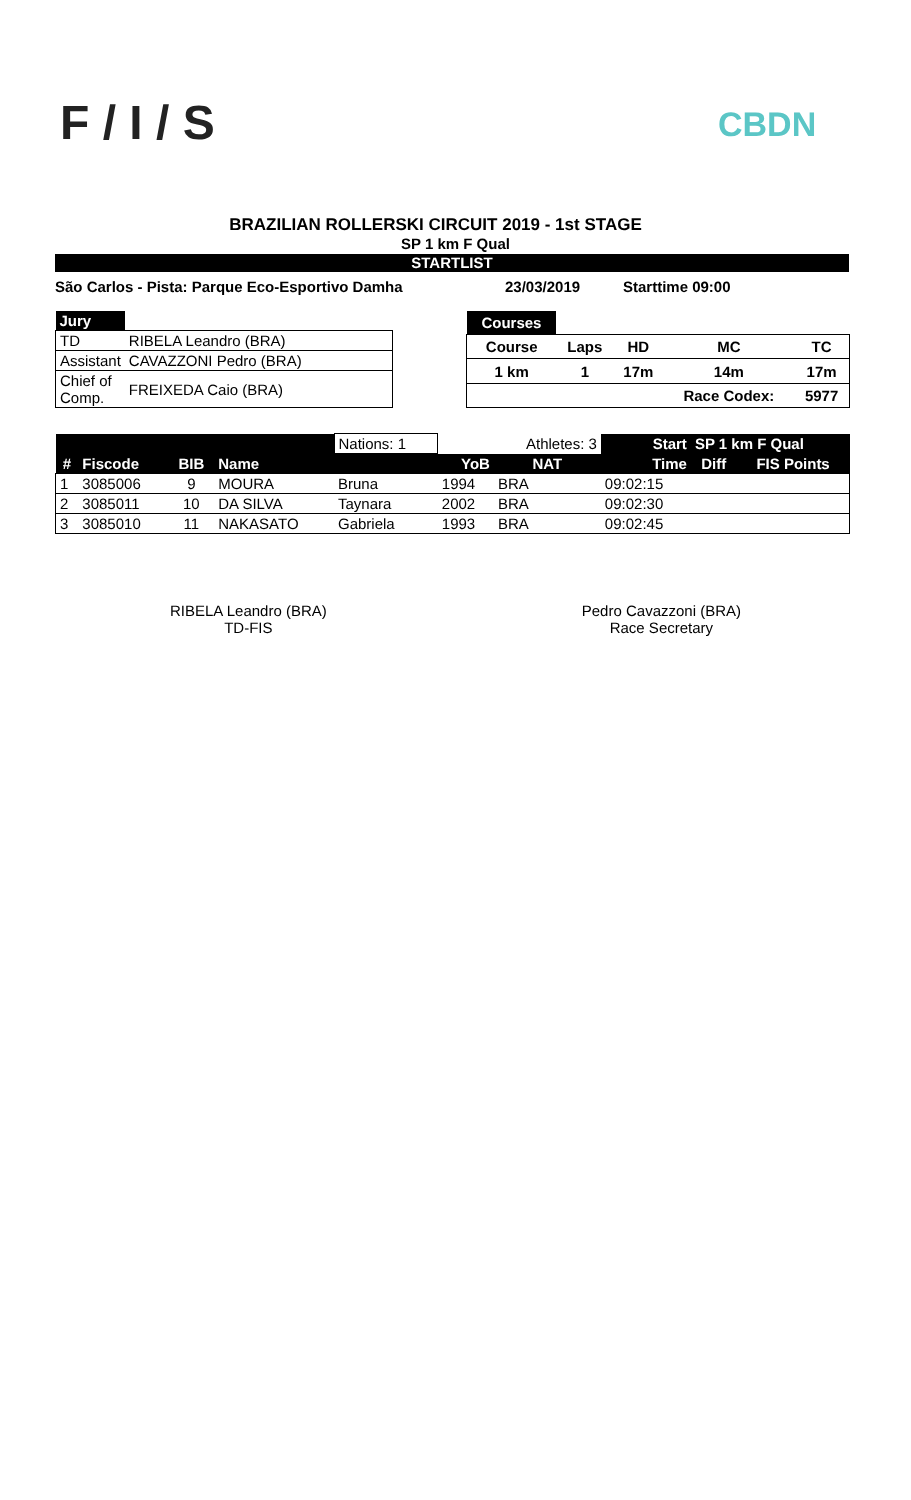F / I / S CBDN
BRAZILIAN ROLLERSKI CIRCUIT 2019 - 1st STAGE
SP 1 km F Qual
STARTLIST
São Carlos - Pista: Parque Eco-Esportivo Damha 23/03/2019 Starttime 09:00
| Jury | |
| TD | RIBELA Leandro (BRA) |
| Assistant | CAVAZZONI Pedro (BRA) |
| Chief of Comp. | FREIXEDA Caio (BRA) |
| Courses | | | | |
| Course | Laps | HD | MC | TC |
| 1 km | 1 | 17m | 14m | 17m |
| | | | Race Codex: | 5977 |
| | | | | Nations: 1 | | Athletes: 3 | Start | SP 1 km F Qual | |
| # | Fiscode | BIB | Name | | YoB | NAT | Time | Diff | FIS Points |
| 1 | 3085006 | 9 | MOURA | Bruna | 1994 | BRA | 09:02:15 | | |
| 2 | 3085011 | 10 | DA SILVA | Taynara | 2002 | BRA | 09:02:30 | | |
| 3 | 3085010 | 11 | NAKASATO | Gabriela | 1993 | BRA | 09:02:45 | | |
RIBELA Leandro (BRA)
TD-FIS
Pedro Cavazzoni (BRA)
Race Secretary